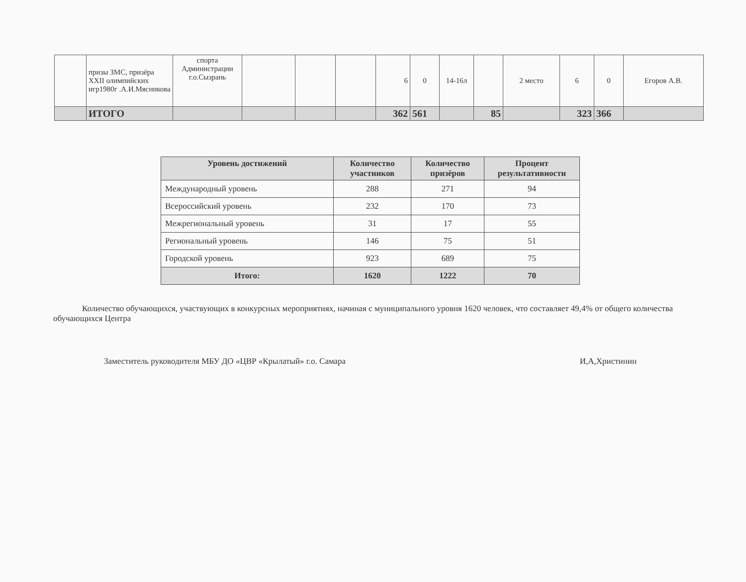| | призы ЗМС, призёра XXII олимпийских игр1980г .А.И.Мясникова | спорта Администрации г.о.Сызрань | | | | 6 | 0 | 14-16л | | 2 место | 6 | 0 | Егоров А.В. |
| | ИТОГО | | | | | 362 | 561 | | 85 | | 323 | 366 | |
| Уровень достижений | Количество участников | Количество призёров | Процент результативности |
| --- | --- | --- | --- |
| Международный уровень | 288 | 271 | 94 |
| Всероссийский уровень | 232 | 170 | 73 |
| Межрегиональный уровень | 31 | 17 | 55 |
| Региональный уровень | 146 | 75 | 51 |
| Городской уровень | 923 | 689 | 75 |
| Итого: | 1620 | 1222 | 70 |
Количество обучающихся, участвующих в конкурсных мероприятиях, начиная с муниципального уровня 1620 человек, что составляет 49,4% от общего количества обучающихся Центра
Заместитель руководителя МБУ ДО «ЦВР «Крылатый» г.о. Самара И,А,Христинин